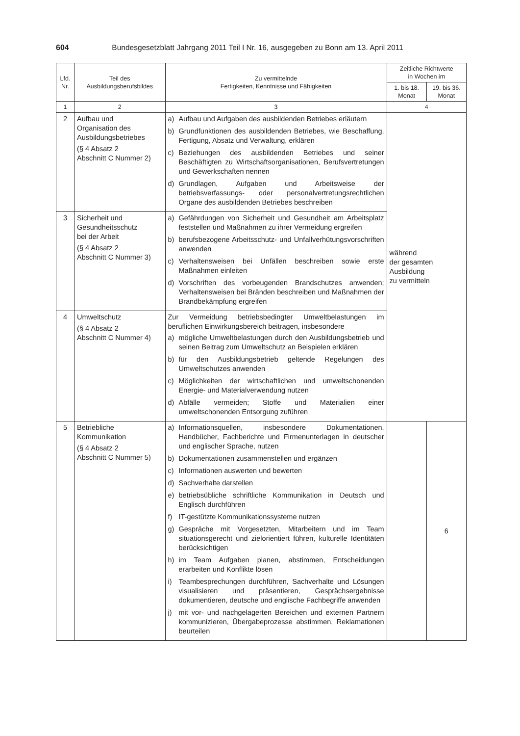604 Bundesgesetzblatt Jahrgang 2011 Teil I Nr. 16, ausgegeben zu Bonn am 13. April 2011
| Lfd. Nr. | Teil des Ausbildungsberufsbildes | Zu vermittelnde Fertigkeiten, Kenntnisse und Fähigkeiten | Zeitliche Richtwerte in Wochen im | |
| --- | --- | --- | --- | --- |
| | | | 1. bis 18. Monat | 19. bis 36. Monat |
| 1 | 2 | 3 | 4 | |
| 2 | Aufbau und Organisation des Ausbildungsbetriebes (§ 4 Absatz 2 Abschnitt C Nummer 2) | a) Aufbau und Aufgaben des ausbildenden Betriebes erläutern b) Grundfunktionen des ausbildenden Betriebes, wie Beschaffung, Fertigung, Absatz und Verwaltung, erklären c) Beziehungen des ausbildenden Betriebes und seiner Beschäftigten zu Wirtschaftsorganisationen, Berufsvertretungen und Gewerkschaften nennen d) Grundlagen, Aufgaben und Arbeitsweise der betriebsverfassungs- oder personalvertretungsrechtlichen Organe des ausbildenden Betriebes beschreiben | während der gesamten Ausbildung zu vermitteln | |
| 3 | Sicherheit und Gesundheitsschutz bei der Arbeit (§ 4 Absatz 2 Abschnitt C Nummer 3) | a) Gefährdungen von Sicherheit und Gesundheit am Arbeitsplatz feststellen und Maßnahmen zu ihrer Vermeidung ergreifen b) berufsbezogene Arbeitsschutz- und Unfallverhütungsvorschriften anwenden c) Verhaltensweisen bei Unfällen beschreiben sowie erste Maßnahmen einleiten d) Vorschriften des vorbeugenden Brandschutzes anwenden; Verhaltensweisen bei Bränden beschreiben und Maßnahmen der Brandbekämpfung ergreifen | | |
| 4 | Umweltschutz (§ 4 Absatz 2 Abschnitt C Nummer 4) | Zur Vermeidung betriebsbedingter Umweltbelastungen im beruflichen Einwirkungsbereich beitragen, insbesondere a) mögliche Umweltbelastungen durch den Ausbildungsbetrieb und seinen Beitrag zum Umweltschutz an Beispielen erklären b) für den Ausbildungsbetrieb geltende Regelungen des Umweltschutzes anwenden c) Möglichkeiten der wirtschaftlichen und umweltschonenden Energie- und Materialverwendung nutzen d) Abfälle vermeiden; Stoffe und Materialien einer umweltschonenden Entsorgung zuführen | | |
| 5 | Betriebliche Kommunikation (§ 4 Absatz 2 Abschnitt C Nummer 5) | a) Informationsquellen, insbesondere Dokumentationen, Handbücher, Fachberichte und Firmenunterlagen in deutscher und englischer Sprache, nutzen b) Dokumentationen zusammenstellen und ergänzen c) Informationen auswerten und bewerten d) Sachverhalte darstellen e) betriebsübliche schriftliche Kommunikation in Deutsch und Englisch durchführen f) IT-gestützte Kommunikationssysteme nutzen g) Gespräche mit Vorgesetzten, Mitarbeitern und im Team situationsgerecht und zielorientiert führen, kulturelle Identitäten berücksichtigen h) im Team Aufgaben planen, abstimmen, Entscheidungen erarbeiten und Konflikte lösen i) Teambesprechungen durchführen, Sachverhalte und Lösungen visualisieren und präsentieren, Gesprächsergebnisse dokumentieren, deutsche und englische Fachbegriffe anwenden j) mit vor- und nachgelagerten Bereichen und externen Partnern kommunizieren, Übergabeprozesse abstimmen, Reklamationen beurteilen | | 6 |